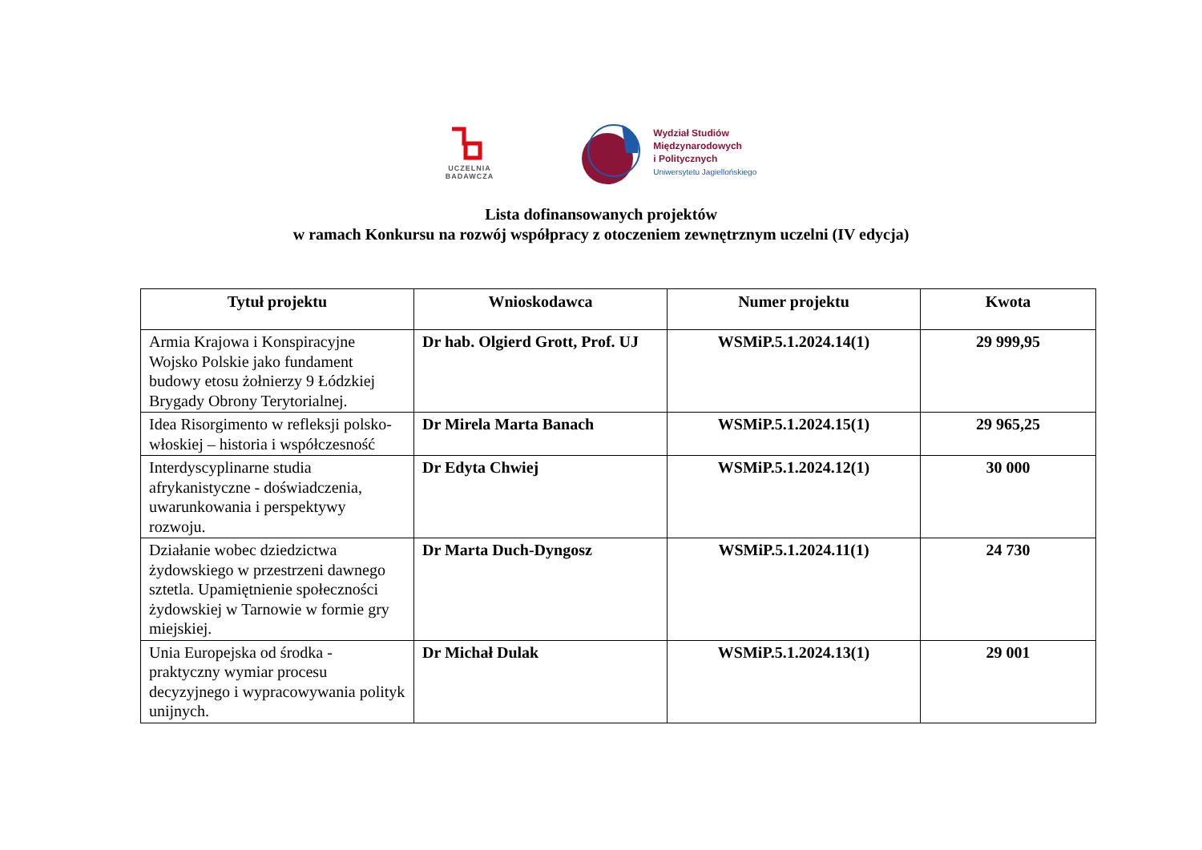UCZELNIA
BADAWCZA
Wydział Studiów
Międzynarodowych
i Politycznych
Uniwersytetu Jagiellońskiego
Lista dofinansowanych projektów
w ramach Konkursu na rozwój współpracy z otoczeniem zewnętrznym uczelni (IV edycja)
| Tytuł projektu | Wnioskodawca | Numer projektu | Kwota |
| --- | --- | --- | --- |
| Armia Krajowa i Konspiracyjne Wojsko Polskie jako fundament budowy etosu żołnierzy 9 Łódzkiej Brygady Obrony Terytorialnej. | Dr hab. Olgierd Grott, Prof. UJ | WSMiP.5.1.2024.14(1) | 29 999,95 |
| Idea Risorgimento w refleksji polsko-włoskiej – historia i współczesność | Dr Mirela Marta Banach | WSMiP.5.1.2024.15(1) | 29 965,25 |
| Interdyscyplinarne studia afrykanistyczne - doświadczenia, uwarunkowania i perspektywy rozwoju. | Dr Edyta Chwiej | WSMiP.5.1.2024.12(1) | 30 000 |
| Działanie wobec dziedzictwa żydowskiego w przestrzeni dawnego sztetla. Upamiętnienie społeczności żydowskiej w Tarnowie w formie gry miejskiej. | Dr Marta Duch-Dyngosz | WSMiP.5.1.2024.11(1) | 24 730 |
| Unia Europejska od środka - praktyczny wymiar procesu decyzyjnego i wypracowywania polityk unijnych. | Dr Michał Dulak | WSMiP.5.1.2024.13(1) | 29 001 |